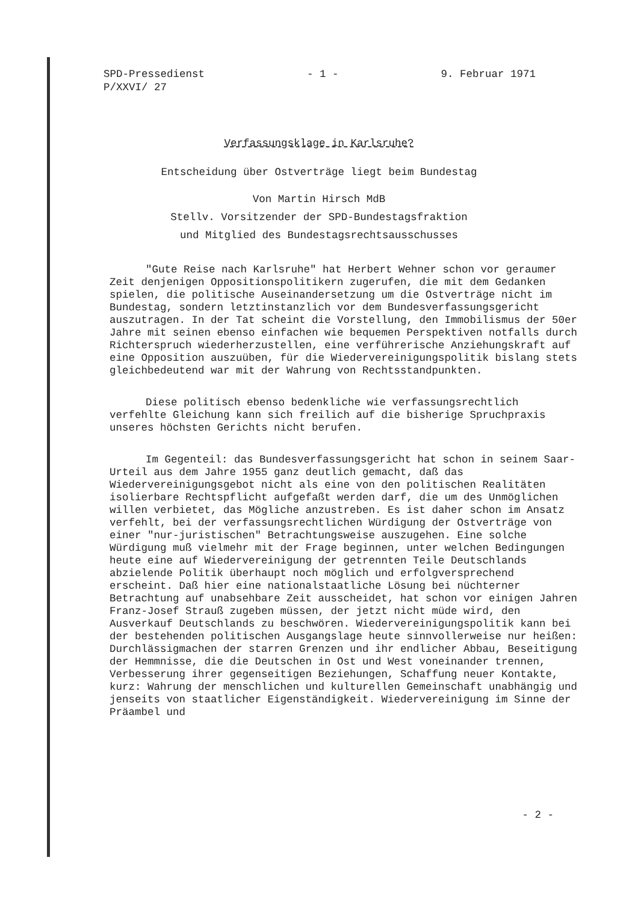SPD-Pressedienst
P/XXVI/ 27
- 1 - 9. Februar 1971
Verfassungsklage in Karlsruhe?
Entscheidung über Ostverträge liegt beim Bundestag
Von Martin Hirsch MdB
Stellv. Vorsitzender der SPD-Bundestagsfraktion
und Mitglied des Bundestagsrechtsausschusses
"Gute Reise nach Karlsruhe" hat Herbert Wehner schon vor geraumer Zeit denjenigen Oppositionspolitikern zugerufen, die mit dem Gedanken spielen, die politische Auseinandersetzung um die Ostverträge nicht im Bundestag, sondern letztinstanzlich vor dem Bundesverfassungsgericht auszutragen. In der Tat scheint die Vorstellung, den Immobilismus der 50er Jahre mit seinen ebenso einfachen wie bequemen Perspektiven notfalls durch Richterspruch wiederherzustellen, eine verführerische Anziehungskraft auf eine Opposition auszuüben, für die Wiedervereinigungspolitik bislang stets gleichbedeutend war mit der Wahrung von Rechtsstandpunkten.
Diese politisch ebenso bedenkliche wie verfassungsrechtlich verfehlte Gleichung kann sich freilich auf die bisherige Spruchpraxis unseres höchsten Gerichts nicht berufen.
Im Gegenteil: das Bundesverfassungsgericht hat schon in seinem Saar-Urteil aus dem Jahre 1955 ganz deutlich gemacht, daß das Wiedervereinigungsgebot nicht als eine von den politischen Realitäten isolierbare Rechtspflicht aufgefaßt werden darf, die um des Unmöglichen willen verbietet, das Mögliche anzustreben. Es ist daher schon im Ansatz verfehlt, bei der verfassungsrechtlichen Würdigung der Ostverträge von einer "nur-juristischen" Betrachtungsweise auszugehen. Eine solche Würdigung muß vielmehr mit der Frage beginnen, unter welchen Bedingungen heute eine auf Wiedervereinigung der getrennten Teile Deutschlands abzielende Politik überhaupt noch möglich und erfolgversprechend erscheint. Daß hier eine nationalstaatliche Lösung bei nüchterner Betrachtung auf unabsehbare Zeit ausscheidet, hat schon vor einigen Jahren Franz-Josef Strauß zugeben müssen, der jetzt nicht müde wird, den Ausverkauf Deutschlands zu beschwören. Wiedervereinigungspolitik kann bei der bestehenden politischen Ausgangslage heute sinnvollerweise nur heißen: Durchlässigmachen der starren Grenzen und ihr endlicher Abbau, Beseitigung der Hemmnisse, die die Deutschen in Ost und West voneinander trennen, Verbesserung ihrer gegenseitigen Beziehungen, Schaffung neuer Kontakte, kurz: Wahrung der menschlichen und kulturellen Gemeinschaft unabhängig und jenseits von staatlicher Eigenständigkeit. Wiedervereinigung im Sinne der Präambel und
- 2 -